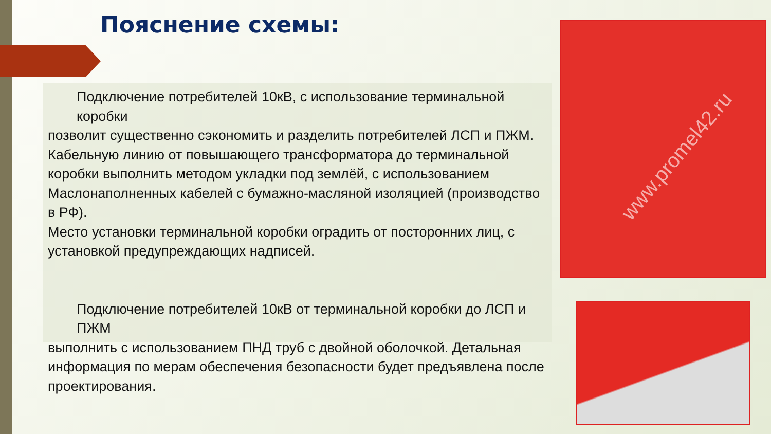Пояснение схемы:
Подключение потребителей 10кВ, с использование терминальной коробки
позволит существенно сэкономить и разделить потребителей ЛСП и ПЖМ. Кабельную линию от повышающего трансформатора до терминальной коробки выполнить методом укладки под землёй, с использованием Маслонаполненных кабелей с бумажно-масляной изоляцией (производство в РФ).
Место установки терминальной коробки оградить от посторонних лиц, с установкой предупреждающих надписей.
Подключение потребителей 10кВ от терминальной коробки до ЛСП и ПЖМ
выполнить с использованием ПНД труб с двойной оболочкой. Детальная информация по мерам обеспечения безопасности будет предъявлена после проектирования.
www.promel42.ru